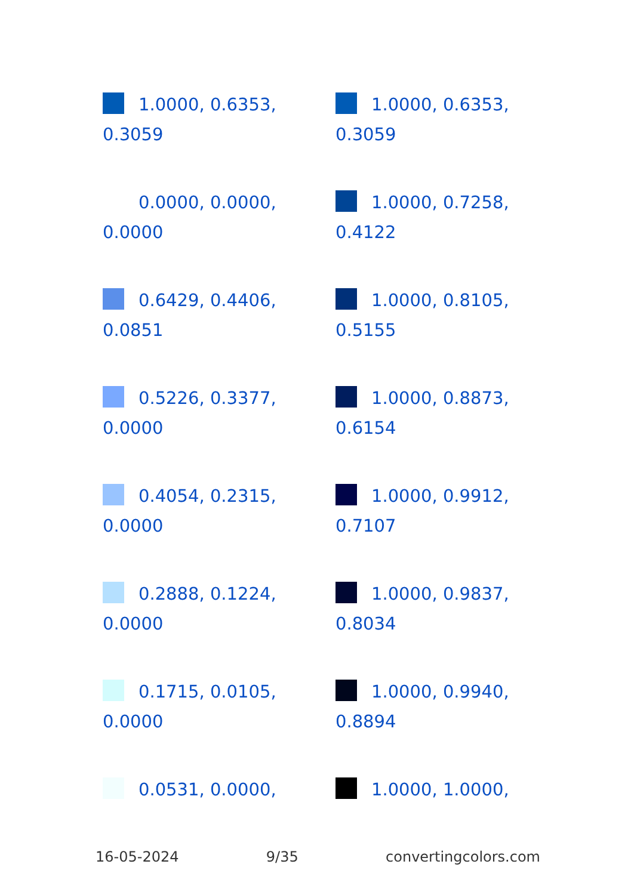1.0000, 0.6353,
0.3059
1.0000, 0.6353,
0.3059
0.0000, 0.0000,
0.0000
1.0000, 0.7258,
0.4122
0.6429, 0.4406,
0.0851
1.0000, 0.8105,
0.5155
0.5226, 0.3377,
0.0000
1.0000, 0.8873,
0.6154
0.4054, 0.2315,
0.0000
1.0000, 0.9912,
0.7107
0.2888, 0.1224,
0.0000
1.0000, 0.9837,
0.8034
0.1715, 0.0105,
0.0000
1.0000, 0.9940,
0.8894
0.0531, 0.0000,
1.0000, 1.0000,
16-05-2024 9/35 convertingcolors.com